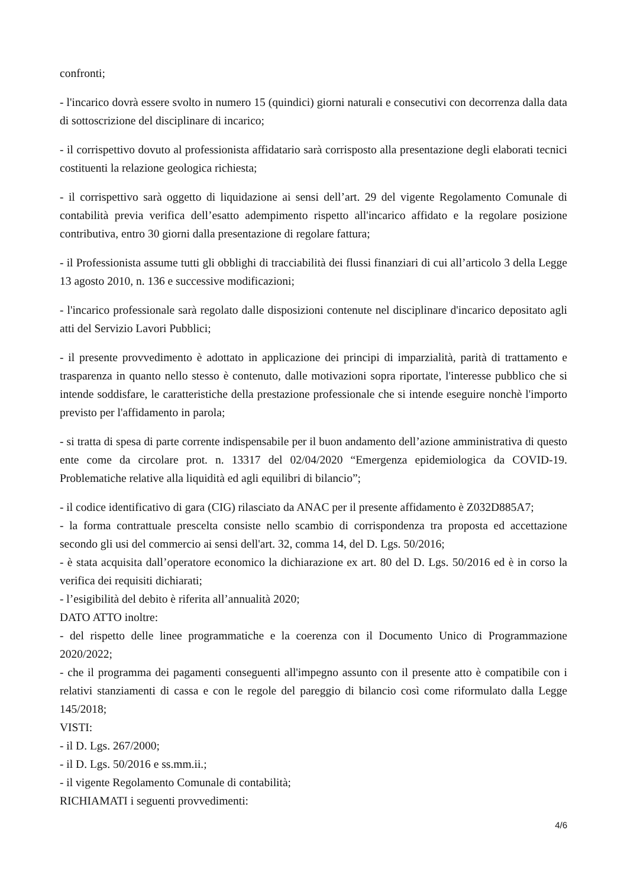confronti;
- l'incarico dovrà essere svolto in numero 15 (quindici) giorni naturali e consecutivi con decorrenza dalla data di sottoscrizione del disciplinare di incarico;
- il corrispettivo dovuto al professionista affidatario sarà corrisposto alla presentazione degli elaborati tecnici costituenti la relazione geologica richiesta;
- il corrispettivo sarà oggetto di liquidazione ai sensi dell’art. 29 del vigente Regolamento Comunale di contabilità previa verifica dell’esatto adempimento rispetto all'incarico affidato e la regolare posizione contributiva, entro 30 giorni dalla presentazione di regolare fattura;
- il Professionista assume tutti gli obblighi di tracciabilità dei flussi finanziari di cui all’articolo 3 della Legge 13 agosto 2010, n. 136 e successive modificazioni;
- l'incarico professionale sarà regolato dalle disposizioni contenute nel disciplinare d'incarico depositato agli atti del Servizio Lavori Pubblici;
- il presente provvedimento è adottato in applicazione dei principi di imparzialità, parità di trattamento e trasparenza in quanto nello stesso è contenuto, dalle motivazioni sopra riportate, l'interesse pubblico che si intende soddisfare, le caratteristiche della prestazione professionale che si intende eseguire nonchè l'importo previsto per l'affidamento in parola;
- si tratta di spesa di parte corrente indispensabile per il buon andamento dell’azione amministrativa di questo ente come da circolare prot. n. 13317 del 02/04/2020 “Emergenza epidemiologica da COVID-19. Problematiche relative alla liquidità ed agli equilibri di bilancio”;
- il codice identificativo di gara (CIG) rilasciato da ANAC per il presente affidamento è Z032D885A7;
- la forma contrattuale prescelta consiste nello scambio di corrispondenza tra proposta ed accettazione secondo gli usi del commercio ai sensi dell'art. 32, comma 14, del D. Lgs. 50/2016;
- è stata acquisita dall’operatore economico la dichiarazione ex art. 80 del D. Lgs. 50/2016 ed è in corso la verifica dei requisiti dichiarati;
- l’esigibilità del debito è riferita all’annualità 2020;
DATO ATTO inoltre:
- del rispetto delle linee programmatiche e la coerenza con il Documento Unico di Programmazione 2020/2022;
- che il programma dei pagamenti conseguenti all'impegno assunto con il presente atto è compatibile con i relativi stanziamenti di cassa e con le regole del pareggio di bilancio così come riformulato dalla Legge 145/2018;
VISTI:
- il D. Lgs. 267/2000;
- il D. Lgs. 50/2016 e ss.mm.ii.;
- il vigente Regolamento Comunale di contabilità;
RICHIAMATI i seguenti provvedimenti:
4/6